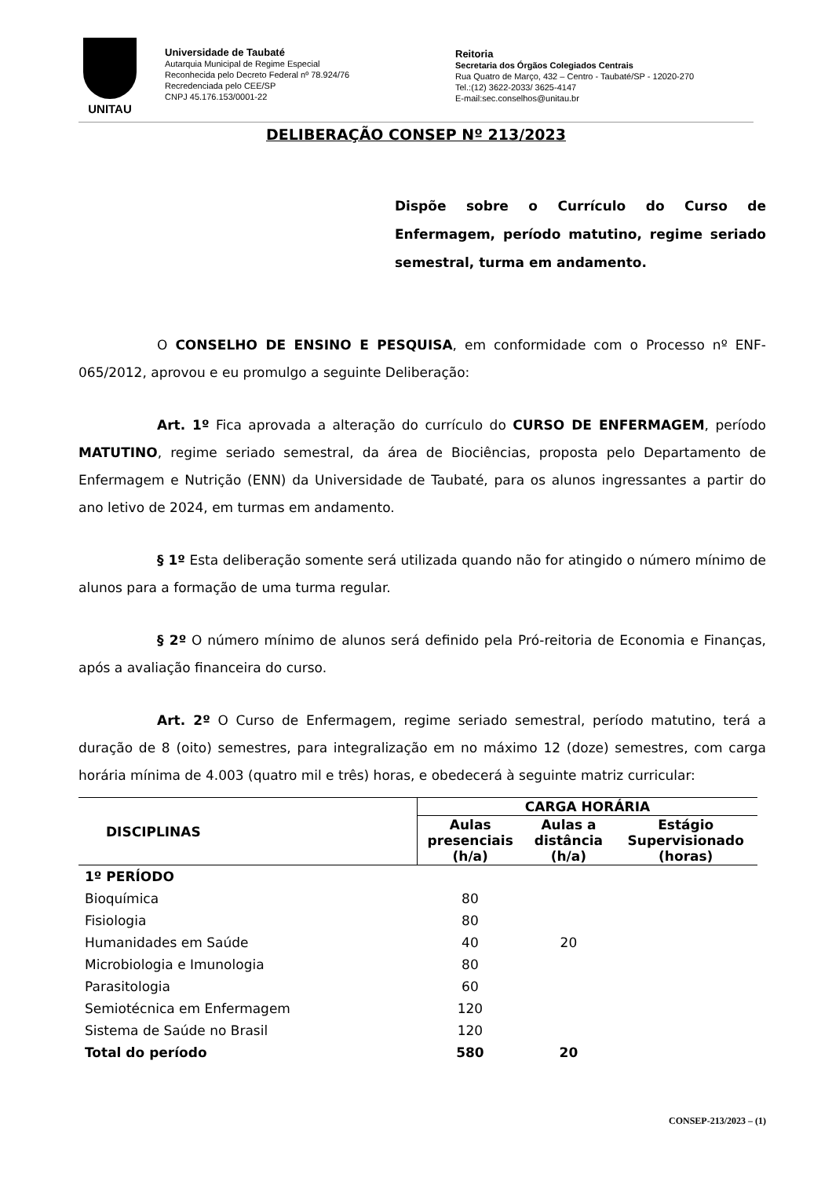UNITAU
Universidade de Taubaté
Autarquia Municipal de Regime Especial
Reconhecida pelo Decreto Federal nº 78.924/76
Recredenciada pelo CEE/SP
CNPJ 45.176.153/0001-22
Reitoria
Secretaria dos Órgãos Colegiados Centrais
Rua Quatro de Março, 432 – Centro - Taubaté/SP - 12020-270
Tel.:(12) 3622-2033/ 3625-4147
E-mail:sec.conselhos@unitau.br
DELIBERAÇÃO CONSEP Nº 213/2023
Dispõe sobre o Currículo do Curso de Enfermagem, período matutino, regime seriado semestral, turma em andamento.
O CONSELHO DE ENSINO E PESQUISA, em conformidade com o Processo nº ENF-065/2012, aprovou e eu promulgo a seguinte Deliberação:
Art. 1º Fica aprovada a alteração do currículo do CURSO DE ENFERMAGEM, período MATUTINO, regime seriado semestral, da área de Biociências, proposta pelo Departamento de Enfermagem e Nutrição (ENN) da Universidade de Taubaté, para os alunos ingressantes a partir do ano letivo de 2024, em turmas em andamento.
§ 1º Esta deliberação somente será utilizada quando não for atingido o número mínimo de alunos para a formação de uma turma regular.
§ 2º O número mínimo de alunos será definido pela Pró-reitoria de Economia e Finanças, após a avaliação financeira do curso.
Art. 2º O Curso de Enfermagem, regime seriado semestral, período matutino, terá a duração de 8 (oito) semestres, para integralização em no máximo 12 (doze) semestres, com carga horária mínima de 4.003 (quatro mil e três) horas, e obedecerá à seguinte matriz curricular:
| DISCIPLINAS | CARGA HORÁRIA | | |
| --- | --- | --- | --- |
| | Aulas presenciais (h/a) | Aulas a distância (h/a) | Estágio Supervisionado (horas) |
| 1º PERÍODO | | | |
| Bioquímica | 80 | | |
| Fisiologia | 80 | | |
| Humanidades em Saúde | 40 | 20 | |
| Microbiologia e Imunologia | 80 | | |
| Parasitologia | 60 | | |
| Semiotécnica em Enfermagem | 120 | | |
| Sistema de Saúde no Brasil | 120 | | |
| Total do período | 580 | 20 | |
CONSEP-213/2023 – (1)